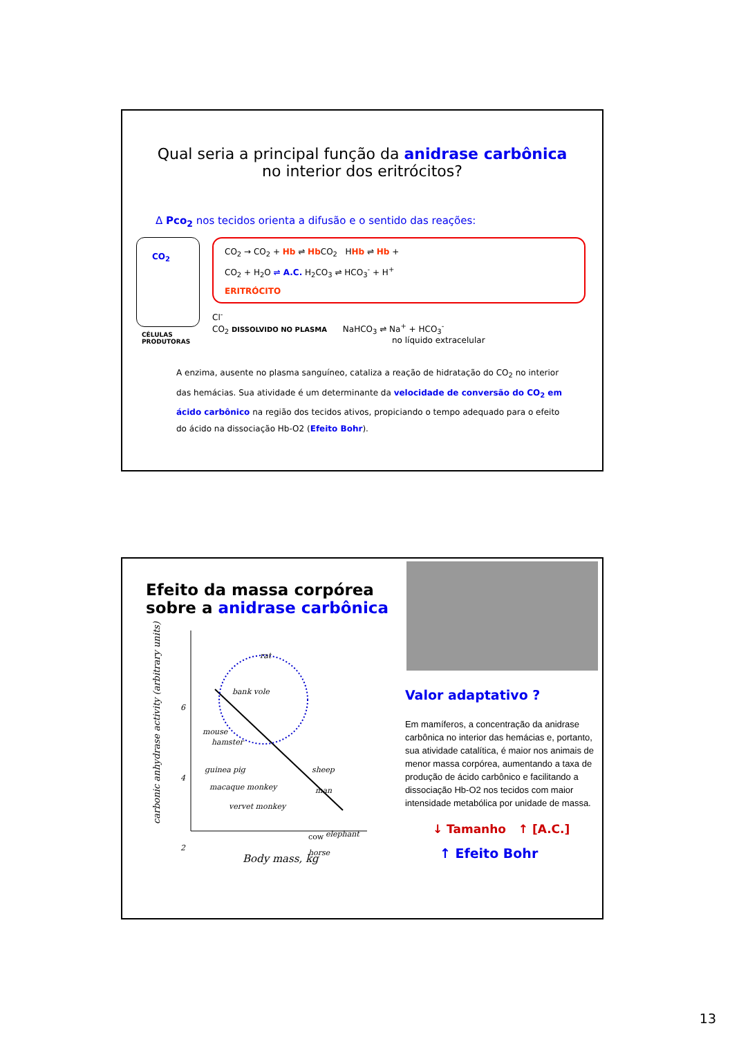Qual seria a principal função da anidrase carbônica
no interior dos eritrócitos?
Δ Pco<sub>2</sub> nos tecidos orienta a difusão e o sentido das reações:
CO<sub>2</sub>
CO<sub>2</sub> → CO<sub>2</sub> + Hb ⇌ Hb CO<sub>2</sub> HHb ⇌ Hb +
CO<sub>2</sub> + H<sub>2</sub>O ⇌ A.C. H<sub>2</sub>CO<sub>3</sub> ⇌ HCO<sub>3</sub><sup>-</sup> + H<sup>+</sup>
ERITRÓCITO
Cl<sup>-</sup>
CO<sub>2</sub> DISSOLVIDO NO PLASMA NaHCO<sub>3</sub> ⇌ Na<sup>+</sup> + HCO<sub>3</sub><sup>-</sup>
no líquido extracelular
CÉLULAS
PRODUTORAS
A enzima, ausente no plasma sanguíneo, cataliza a reação de hidratação do CO<sub>2</sub> no interior das hemácias. Sua atividade é um determinante da velocidade de conversão do CO<sub>2</sub> em ácido carbônico na região dos tecidos ativos, propiciando o tempo adequado para o efeito do ácido na dissociação Hb-O2 (Efeito Bohr).
Efeito da massa corpórea sobre a anidrase carbônica
carbonic anhydrase activity (arbitrary units)
rat
bank vole
mouse
hamster
guinea pig
sheep
macaque monkey
man
vervet monkey
cow
elephant
horse
6
4
2
Body mass, kg
Valor adaptativo ?
Em mamíferos, a concentração da anidrase carbônica no interior das hemácias e, portanto, sua atividade catalítica, é maior nos animais de menor massa corpórea, aumentando a taxa de produção de ácido carbônico e facilitando a dissociação Hb-O2 nos tecidos com maior intensidade metabólica por unidade de massa.
↓ Tamanho ↑ [A.C.]
↑ Efeito Bohr
13